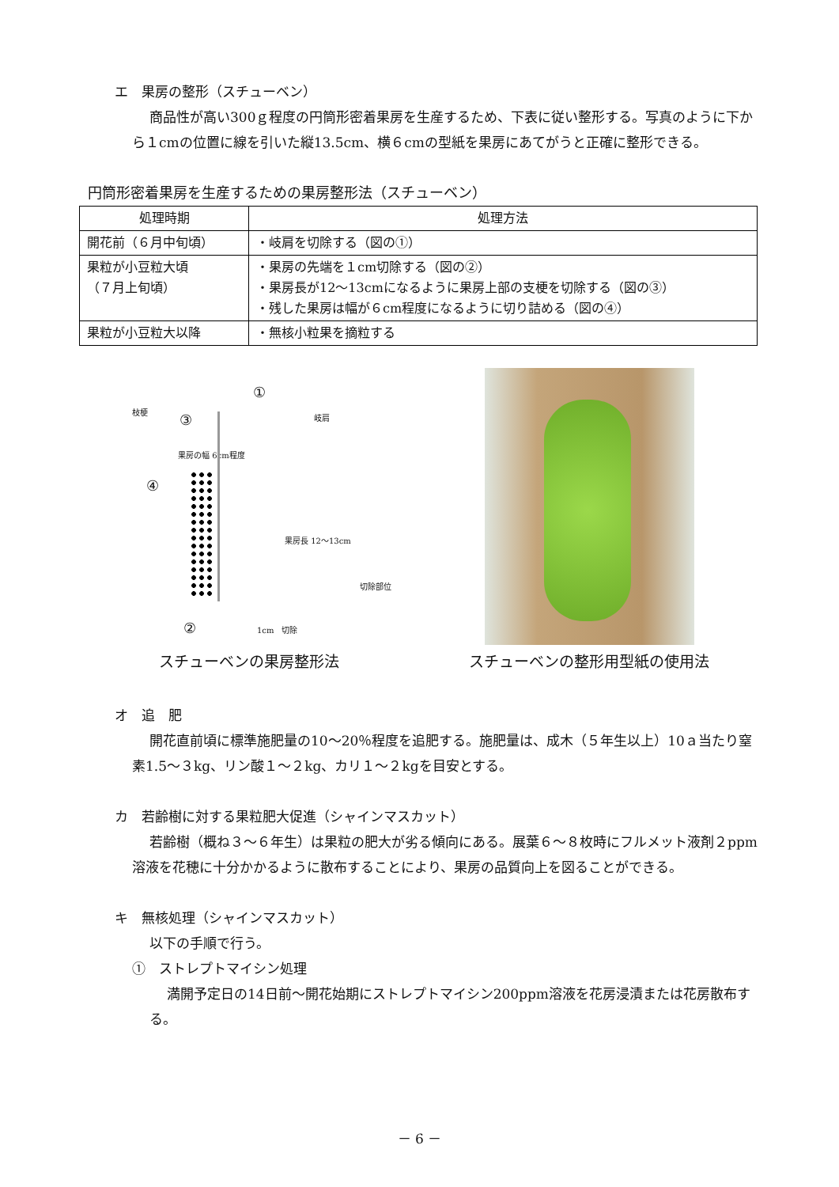エ　果房の整形（スチューベン）
商品性が高い300ｇ程度の円筒形密着果房を生産するため、下表に従い整形する。写真のように下から１cmの位置に線を引いた縦13.5cm、横６cmの型紙を果房にあてがうと正確に整形できる。
円筒形密着果房を生産するための果房整形法（スチューベン）
| 処理時期 | 処理方法 |
| --- | --- |
| 開花前（６月中旬頃） | ・岐肩を切除する（図の①） |
| 果粒が小豆粒大頃 （７月上旬頃） | ・果房の先端を１cm切除する（図の②） ・果房長が12～13cmになるように果房上部の支梗を切除する（図の③） ・残した果房は幅が６cm程度になるように切り詰める（図の④） |
| 果粒が小豆粒大以降 | ・無核小粒果を摘粒する |
①
枝梗
岐肩 ③
果房の幅 6cm程度
④
果房長 12～13cm
切除部位
② 1cm　切除
スチューベンの果房整形法
スチューベンの整形用型紙の使用法
オ　追　肥
開花直前頃に標準施肥量の10～20％程度を追肥する。施肥量は、成木（５年生以上）10ａ当たり窒素1.5～３kg、リン酸１～２kg、カリ１～２kgを目安とする。
カ　若齢樹に対する果粒肥大促進（シャインマスカット）
若齢樹（概ね３～６年生）は果粒の肥大が劣る傾向にある。展葉６～８枚時にフルメット液剤２ppm溶液を花穂に十分かかるように散布することにより、果房の品質向上を図ることができる。
キ　無核処理（シャインマスカット）
以下の手順で行う。
①　ストレプトマイシン処理
満開予定日の14日前～開花始期にストレプトマイシン200ppm溶液を花房浸漬または花房散布する。
－ 6 －